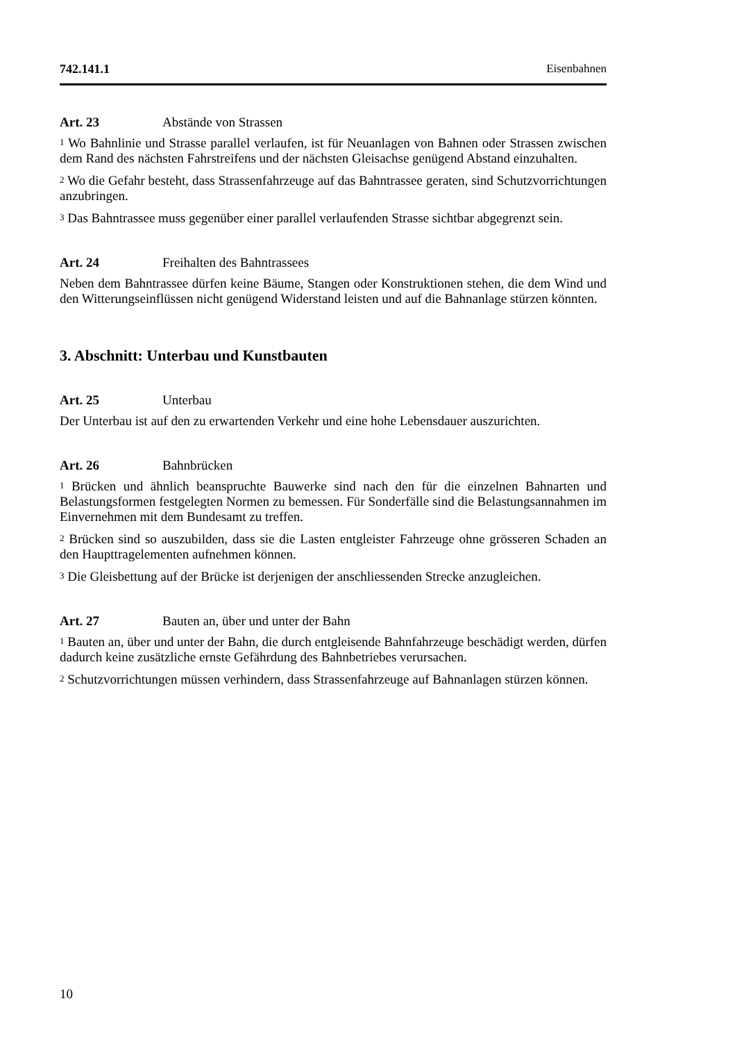742.141.1 Eisenbahnen
Art. 23 Abstände von Strassen
<sup>1</sup> Wo Bahnlinie und Strasse parallel verlaufen, ist für Neuanlagen von Bahnen oder Strassen zwischen dem Rand des nächsten Fahrstreifens und der nächsten Gleisachse genügend Abstand einzuhalten.
<sup>2</sup> Wo die Gefahr besteht, dass Strassenfahrzeuge auf das Bahntrassee geraten, sind Schutzvorrichtungen anzubringen.
<sup>3</sup> Das Bahntrassee muss gegenüber einer parallel verlaufenden Strasse sichtbar abgegrenzt sein.
Art. 24 Freihalten des Bahntrassees
Neben dem Bahntrassee dürfen keine Bäume, Stangen oder Konstruktionen stehen, die dem Wind und den Witterungseinflüssen nicht genügend Widerstand leisten und auf die Bahnanlage stürzen könnten.
3. Abschnitt: Unterbau und Kunstbauten
Art. 25 Unterbau
Der Unterbau ist auf den zu erwartenden Verkehr und eine hohe Lebensdauer auszurichten.
Art. 26 Bahnbrücken
<sup>1</sup> Brücken und ähnlich beanspruchte Bauwerke sind nach den für die einzelnen Bahnarten und Belastungsformen festgelegten Normen zu bemessen. Für Sonderfälle sind die Belastungsannahmen im Einvernehmen mit dem Bundesamt zu treffen.
<sup>2</sup> Brücken sind so auszubilden, dass sie die Lasten entgleister Fahrzeuge ohne grösseren Schaden an den Haupttragelementen aufnehmen können.
<sup>3</sup> Die Gleisbettung auf der Brücke ist derjenigen der anschliessenden Strecke anzugleichen.
Art. 27 Bauten an, über und unter der Bahn
<sup>1</sup> Bauten an, über und unter der Bahn, die durch entgleisende Bahnfahrzeuge beschädigt werden, dürfen dadurch keine zusätzliche ernste Gefährdung des Bahnbetriebes verursachen.
<sup>2</sup> Schutzvorrichtungen müssen verhindern, dass Strassenfahrzeuge auf Bahnanlagen stürzen können.
10